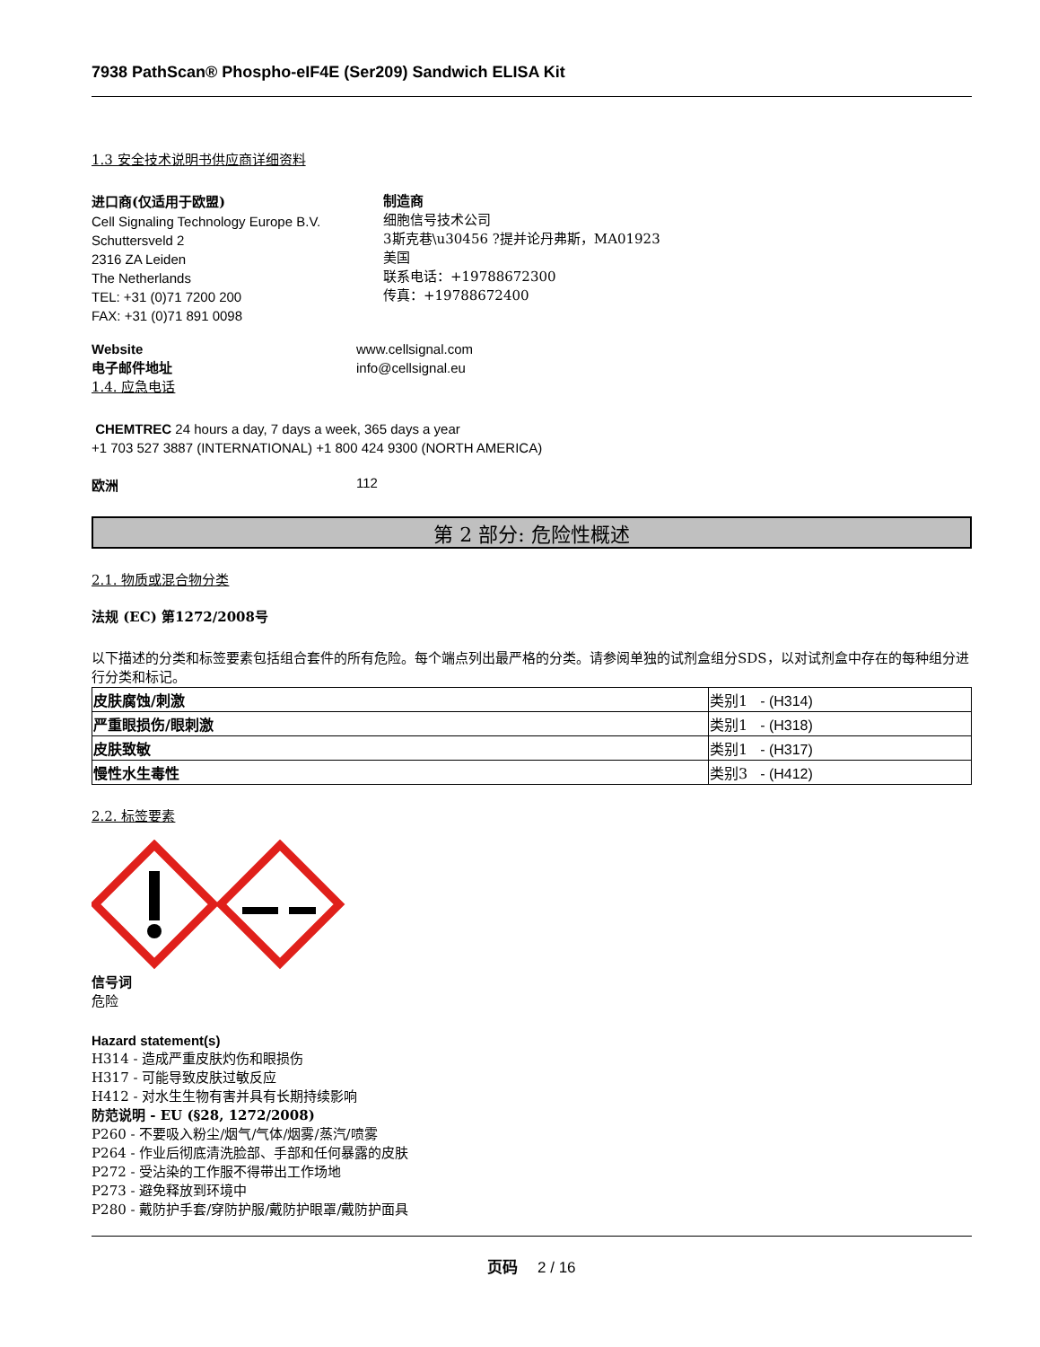7938 PathScan® Phospho-eIF4E (Ser209) Sandwich ELISA Kit
1.3 安全技术说明书供应商详细资料
进口商(仅适用于欧盟)
Cell Signaling Technology Europe B.V.
Schuttersveld 2
2316 ZA Leiden
The Netherlands
TEL: +31 (0)71 7200 200
FAX: +31 (0)71 891 0098
制造商
细胞信号技术公司
3斯克巷\u30456 ?提并论丹弗斯，MA01923
美国
联系电话：+19788672300
传真：+19788672400
Website
电子邮件地址
www.cellsignal.com
info@cellsignal.eu
1.4. 应急电话
CHEMTREC 24 hours a day, 7 days a week, 365 days a year
+1 703 527 3887 (INTERNATIONAL) +1 800 424 9300 (NORTH AMERICA)
欧洲 112
第 2 部分: 危险性概述
2.1. 物质或混合物分类
法规 (EC) 第1272/2008号
以下描述的分类和标签要素包括组合套件的所有危险。每个端点列出最严格的分类。请参阅单独的试剂盒组分SDS，以对试剂盒中存在的每种组分进行分类和标记。
| 皮肤腐蚀/刺激 | 类别1 - (H314) |
| 严重眼损伤/眼刺激 | 类别1 - (H318) |
| 皮肤致敏 | 类别1 - (H317) |
| 慢性水生毒性 | 类别3 - (H412) |
2.2. 标签要素
信号词
危险
Hazard statement(s)
H314 - 造成严重皮肤灼伤和眼损伤
H317 - 可能导致皮肤过敏反应
H412 - 对水生生物有害并具有长期持续影响
防范说明 - EU (§28, 1272/2008)
P260 - 不要吸入粉尘/烟气/气体/烟雾/蒸汽/喷雾
P264 - 作业后彻底清洗脸部、手部和任何暴露的皮肤
P272 - 受沾染的工作服不得带出工作场地
P273 - 避免释放到环境中
P280 - 戴防护手套/穿防护服/戴防护眼罩/戴防护面具
页码 2 / 16